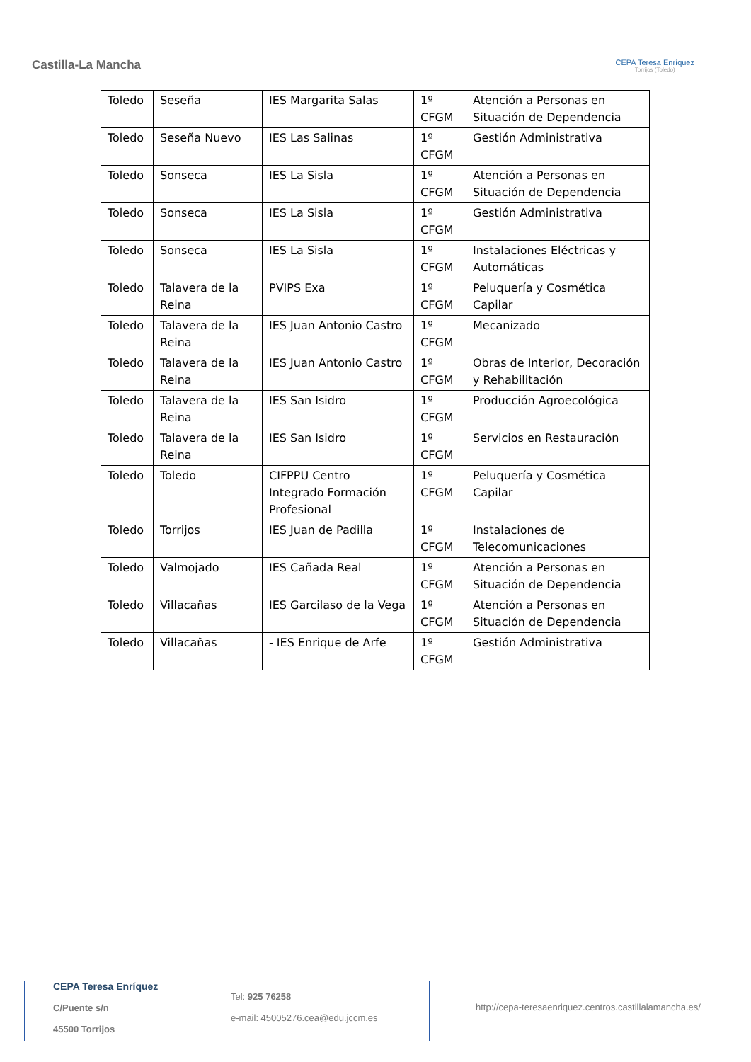Castilla-La Mancha
CEPA Teresa Enríquez
Torrijos (Toledo)
| Toledo | Seseña | IES Margarita Salas | 1º CFGM | Atención a Personas en Situación de Dependencia |
| Toledo | Seseña Nuevo | IES Las Salinas | 1º CFGM | Gestión Administrativa |
| Toledo | Sonseca | IES La Sisla | 1º CFGM | Atención a Personas en Situación de Dependencia |
| Toledo | Sonseca | IES La Sisla | 1º CFGM | Gestión Administrativa |
| Toledo | Sonseca | IES La Sisla | 1º CFGM | Instalaciones Eléctricas y Automáticas |
| Toledo | Talavera de la Reina | PVIPS Exa | 1º CFGM | Peluquería y Cosmética Capilar |
| Toledo | Talavera de la Reina | IES Juan Antonio Castro | 1º CFGM | Mecanizado |
| Toledo | Talavera de la Reina | IES Juan Antonio Castro | 1º CFGM | Obras de Interior, Decoración y Rehabilitación |
| Toledo | Talavera de la Reina | IES San Isidro | 1º CFGM | Producción Agroecológica |
| Toledo | Talavera de la Reina | IES San Isidro | 1º CFGM | Servicios en Restauración |
| Toledo | Toledo | CIFPPU Centro Integrado Formación Profesional | 1º CFGM | Peluquería y Cosmética Capilar |
| Toledo | Torrijos | IES Juan de Padilla | 1º CFGM | Instalaciones de Telecomunicaciones |
| Toledo | Valmojado | IES Cañada Real | 1º CFGM | Atención a Personas en Situación de Dependencia |
| Toledo | Villacañas | IES Garcilaso de la Vega | 1º CFGM | Atención a Personas en Situación de Dependencia |
| Toledo | Villacañas | - IES Enrique de Arfe | 1º CFGM | Gestión Administrativa |
CEPA Teresa Enríquez
C/Puente s/n
45500 Torrijos
Tel: 925 76258
e-mail: 45005276.cea@edu.jccm.es
http://cepa-teresaenriquez.centros.castillalamancha.es/